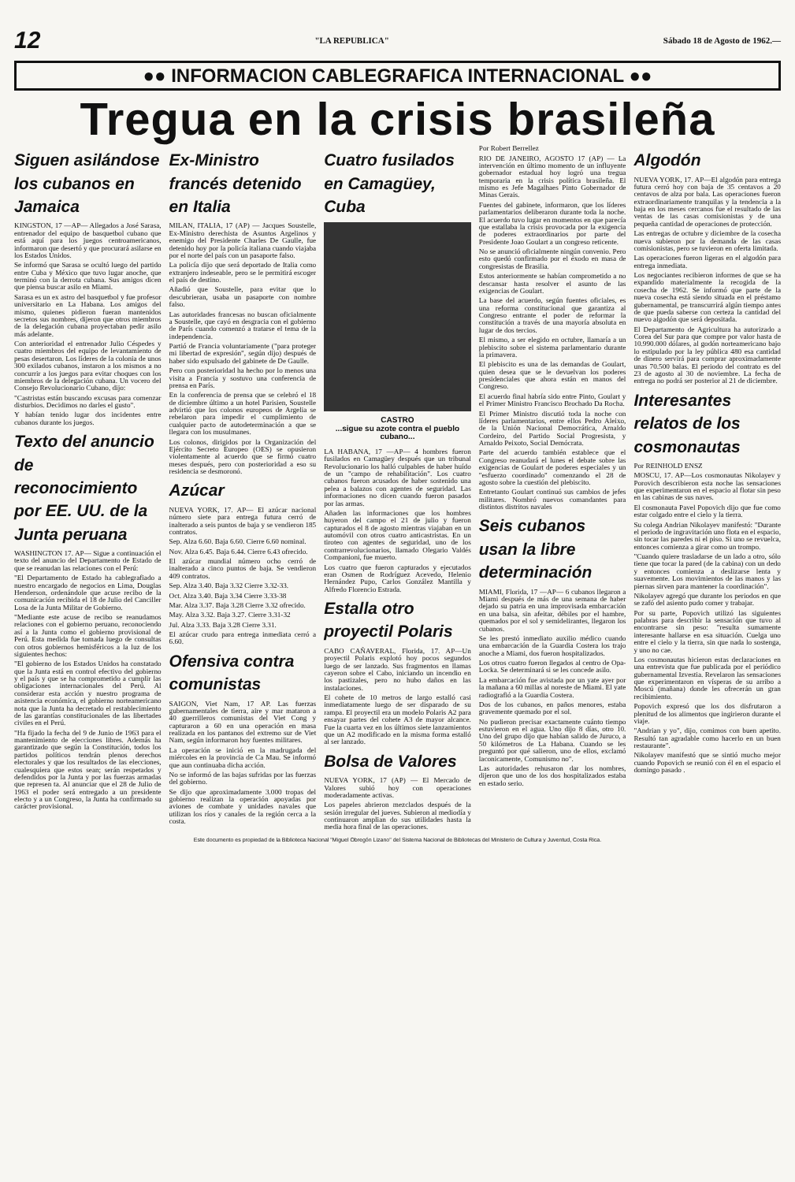12 "LA REPUBLICA" Sábado 18 de Agosto de 1962.—
●● INFORMACION CABLEGRAFICA INTERNACIONAL ●●
Tregua en la crisis brasileña
Siguen asilándose los cubanos en Jamaica
KINGSTON, 17 —AP— Allegados a José Sarasa, entrenador del equipo de basquetbol cubano que está aquí para los juegos centroamericanos, informaron que desertó y que procurará asilarse en los Estados Unidos.
Se informó que Sarasa se ocultó luego del partido entre Cuba y México que tuvo lugar anoche, que terminó con la derrota cubana. Sus amigos dicen que piensa buscar asilo en Miami.
Sarasa es un ex astro del basquetbol y fue profesor universitario en La Habana. Los amigos del mismo, quienes pidieron fueran mantenidos secretos sus nombres, dijeron que otros miembros de la delegación cubana proyectaban pedir asilo más adelante.
Con anterioridad el entrenador Julio Céspedes y cuatro miembros del equipo de levantamiento de pesas desertaron. Los líderes de la colonia de unos 300 exilados cubanos, instaron a los mismos a no concurrir a los juegos para evitar choques con los miembros de la delegación cubana. Un vocero del Consejo Revolucionario Cubano, dijo:
"Castristas están buscando excusas para comenzar disturbios. Decidimos no darles el gusto".
Y habían tenido lugar dos incidentes entre cubanos durante los juegos.
Texto del anuncio de reconocimiento por EE. UU. de la Junta peruana
WASHINGTON 17. AP— Sigue a continuación el texto del anuncio del Departamento de Estado de que se reanudan las relaciones con el Perú:
"El Departamento de Estado ha cablegrafiado a nuestro encargado de negocios en Lima, Douglas Henderson, ordenándole que acuse recibo de la comunicación recibida el 18 de Julio del Canciller Losa de la Junta Militar de Gobierno.
"Mediante este acuse de recibo se reanudamos relaciones con el gobierno peruano, reconociendo así a la Junta como el gobierno provisional de Perú. Esta medida fue tomada luego de consultas con otros gobiernos hemisféricos a la luz de los siguientes hechos:
"El gobierno de los Estados Unidos ha constatado que la Junta está en control efectivo del gobierno y el país y que se ha comprometido a cumplir las obligaciones internacionales del Perú. Al considerar esta acción y nuestro programa de asistencia económica, el gobierno norteamericano nota que la Junta ha decretado el restablecimiento de las garantías constitucionales de las libertades civiles en el Perú.
"Ha fijado la fecha del 9 de Junio de 1963 para el mantenimiento de elecciones libres. Además ha garantizado que según la Constitución, todos los partidos políticos tendrán plenos derechos electorales y que los resultados de las elecciones, cualesquiera que estos sean; serán respetados y defendidos por la Junta y por las fuerzas armadas que represen ta. Al anunciar que el 28 de Julio de 1963 el poder será entregado a un presidente electo y a un Congreso, la Junta ha confirmado su carácter provisional.
Ex-Ministro francés detenido en Italia
MILAN, ITALIA, 17 (AP) — Jacques Soustelle, Ex-Ministro derechista de Asuntos Argelinos y enemigo del Presidente Charles De Gaulle, fue detenido hoy por la policía italiana cuando viajaba por el norte del país con un pasaporte falso.
La policía dijo que será deportado de Italia como extranjero indeseable, pero se le permitirá escoger el país de destino.
Añadió que Soustelle, para evitar que lo descubrieran, usaba un pasaporte con nombre falso.
Las autoridades francesas no buscan oficialmente a Soustelle, que cayó en desgracia con el gobierno de París cuando comenzó a tratarse el tema de la independencia.
Partió de Francia voluntariamente ("para proteger mi libertad de expresión", según dijo) después de haber sido expulsado del gabinete de De Gaulle.
Pero con posterioridad ha hecho por lo menos una visita a Francia y sostuvo una conferencia de prensa en París.
En la conferencia de prensa que se celebró el 18 de diciembre último a un hotel Parisien, Soustelle advirtió que los colonos europeos de Argelia se rebelaron para impedir el cumplimiento de cualquier pacto de autodeterminación a que se llegara con los musulmanes.
Los colonos, dirigidos por la Organización del Ejército Secreto Europeo (OES) se opusieron violentamente al acuerdo que se firmó cuatro meses después, pero con posterioridad a eso su residencia se desmoronó.
Azúcar
NUEVA YORK, 17. AP— El azúcar nacional número siete para entrega futura cerró de inalterado a seis puntos de baja y se vendieron 185 contratos.
Sep. Alza 6.60. Baja 6.60. Cierre 6.60 nominal.
Nov. Alza 6.45. Baja 6.44. Cierre 6.43 ofrecido.
El azúcar mundial número ocho cerró de inalterado a cinco puntos de baja. Se vendieron 409 contratos.
Sep. Alza 3.40. Baja 3.32 Cierre 3.32-33.
Oct. Alza 3.40. Baja 3.34 Cierre 3.33-38
Mar. Alza 3.37. Baja 3.28 Cierre 3.32 ofrecido.
May. Alza 3.32. Baja 3.27. Cierre 3.31-32
Jul. Alza 3.33. Baja 3.28 Cierre 3.31.
El azúcar crudo para entrega inmediata cerró a 6.60.
Ofensiva contra comunistas
SAIGON, Viet Nam, 17 AP. Las fuerzas gubernamentales de tierra, aire y mar mataron a 40 guerrilleros comunistas del Viet Cong y capturaron a 60 en una operación en masa realizada en los pantanos del extremo sur de Viet Nam, según informaron hoy fuentes militares.
La operación se inició en la madrugada del miércoles en la provincia de Ca Mau. Se informó que aun continuaba dicha acción.
No se informó de las bajas sufridas por las fuerzas del gobierno.
Se dijo que aproximadamente 3.000 tropas del gobierno realizan la operación apoyadas por aviones de combate y unidades navales que utilizan los ríos y canales de la región cerca a la costa.
Cuatro fusilados en Camagüey, Cuba
CASTRO
...sigue su azote contra el pueblo cubano...
LA HABANA, 17 —AP— 4 hombres fueron fusilados en Camagüey después que un tribunal Revolucionario los halló culpables de haber huído de un "campo de rehabilitación". Los cuatro cubanos fueron acusados de haber sostenido una pelea a balazos con agentes de seguridad. Las informaciones no dicen cuando fueron pasados por las armas.
Añaden las informaciones que los hombres huyeron del campo el 21 de julio y fueron capturados el 8 de agosto mientras viajaban en un automóvil con otros cuatro anticastristas. En un tiroteo con agentes de seguridad, uno de los contrarrevolucionarios, llamado Olegario Valdés Companioni, fue muerto.
Los cuatro que fueron capturados y ejecutados eran Osmen de Rodríguez Acevedo, Helenio Hernández Pupo, Carlos González Mantilla y Alfredo Florencio Estrada.
Estalla otro proyectil Polaris
CABO CAÑAVERAL, Florida, 17. AP—Un proyectil Polaris explotó hoy pocos segundos luego de ser lanzado. Sus fragmentos en llamas cayeron sobre el Cabo, iniciando un incendio en los pastizales, pero no hubo daños en las instalaciones.
El cohete de 10 metros de largo estalló casi inmediatamente luego de ser disparado de su rampa. El proyectil era un modelo Polaris A2 para ensayar partes del cohete A3 de mayor alcance. Fue la cuarta vez en los últimos siete lanzamientos que un A2 modificado en la misma forma estalló al ser lanzado.
Bolsa de Valores
NUEVA YORK, 17 (AP) — El Mercado de Valores subió hoy con operaciones moderadamente activas.
Los papeles abrieron mezclados después de la sesión irregular del jueves. Subieron al mediodía y continuaron amplian do sus utilidades hasta la media hora final de las operaciones.
Por Robert Berrellez
RIO DE JANEIRO, AGOSTO 17 (AP) — La intervención en último momento de un influyente gobernador estadual hoy logró una tregua temporaria en la crisis política brasileña. El mismo es Jefe Magalhaes Pinto Gobernador de Minas Gerais.
Fuentes del gabinete, informaron, que los líderes parlamentarios deliberaron durante toda la noche. El acuerdo tuvo lugar en momentos en que parecía que estallaba la crisis provocada por la exigencia de poderes extraordinarios por parte del Presidente Joao Goulart a un congreso reticente.
No se anunció oficialmente ningún convenio. Pero esto quedó confirmado por el éxodo en masa de congresistas de Brasilia.
Estos anteriormente se habían comprometido a no descansar hasta resolver el asunto de las exigencias de Goulart.
La base del acuerdo, según fuentes oficiales, es una reforma constitucional que garantiza al Congreso entrante el poder de reformar la constitución a través de una mayoría absoluta en lugar de dos tercios.
El mismo, a ser elegido en octubre, llamaría a un plebiscito sobre el sistema parlamentario durante la primavera.
El plebiscito es una de las demandas de Goulart, quien desea que se le devuelvan los poderes presidenciales que ahora están en manos del Congreso.
El acuerdo final habría sido entre Pinto, Goulart y el Primer Ministro Francisco Brochado Da Rocha.
El Primer Ministro discutió toda la noche con líderes parlamentarios, entre ellos Pedro Aleixo, de la Unión Nacional Democrática, Arnaldo Cordeiro, del Partido Social Progresista, y Arnaldo Peixoto, Social Demócrata.
Parte del acuerdo también establece que el Congreso reanudará el lunes el debate sobre las exigencias de Goulart de poderes especiales y un "esfuerzo coordinado" comenzando el 28 de agosto sobre la cuestión del plebiscito.
Entretanto Goulart continuó sus cambios de jefes militares. Nombró nuevos comandantes para distintos distritos navales
Seis cubanos usan la libre determinación
MIAMI, Florida, 17 —AP— 6 cubanos llegaron a Miami después de más de una semana de haber dejado su patria en una improvisada embarcación en una balsa, sin afeitar, débiles por el hambre, quemados por el sol y semidelirantes, llegaron los cubanos.
Se les prestó inmediato auxilio médico cuando una embarcación de la Guardia Costera los trajo anoche a Miami, dos fueron hospitalizados.
Los otros cuatro fueron llegados al centro de Opa-Locka. Se determinará si se les concede asilo.
La embarcación fue avistada por un yate ayer por la mañana a 60 millas al noreste de Miami. El yate radiografió a la Guardia Costera.
Dos de los cubanos, en paños menores, estaba gravemente quemado por el sol.
No pudieron precisar exactamente cuánto tiempo estuvieron en el agua. Uno dijo 8 días, otro 10. Uno del grupo dijo que habían salido de Juruco, a 50 kilómetros de La Habana. Cuando se les preguntó por qué salieron, uno de ellos, exclamó laconicamente, Comunismo no".
Las autoridades rehusaron dar los nombres, dijeron que uno de los dos hospitalizados estaba en estado serio.
Algodón
NUEVA YORK, 17. AP—El algodón para entrega futura cerró hoy con baja de 35 centavos a 20 centavos de alza por bala. Las operaciones fueron extraordinariamente tranquilas y la tendencia a la baja en los meses cercanos fue el resultado de las ventas de las casas comisionistas y de una pequeña cantidad de operaciones de protección.
Las entregas de octubre y diciembre de la cosecha nueva subieron por la demanda de las casas comisionistas, pero se tuvieron en oferta limitada.
Las operaciones fueron ligeras en el algodón para entrega inmediata.
Los negociantes recibieron informes de que se ha expandido materialmente la recogida de la cosecha de 1962. Se informó que parte de la nueva cosecha está siendo situada en el préstamo gubernamental, pe transcurrirá algún tiempo antes de que pueda saberse con certeza la cantidad del nuevo algodón que será depositada.
El Departamento de Agricultura ha autorizado a Corea del Sur para que compre por valor hasta de 10.990.000 dólares, al godón norteamericano bajo lo estipulado por la ley pública 480 esa cantidad de dinero servirá para comprar aproximadamente unas 70.500 balas. El periodo del contrato es del 23 de agosto al 30 de noviembre. La fecha de entrega no podrá ser posterior al 21 de diciembre.
Interesantes relatos de los cosmonautas
Por REINHOLD ENSZ
MOSCU, 17. AP—Los cosmonautas Nikolayev y Porovich describieron esta noche las sensaciones que experimentaron en el espacio al flotar sin peso en las cabinas de sus naves.
El cosmonauta Pavel Popovich dijo que fue como estar colgado entre el cielo y la tierra.
Su colega Andrian Nikolayev manifestó: "Durante el periodo de ingravitación uno flota en el espacio, sin tocar las paredes ni el piso. Si uno se revuelca, entonces comienza a girar como un trompo.
"Cuando quiere trasladarse de un lado a otro, sólo tiene que tocar la pared (de la cabina) con un dedo y entonces comienza a deslizarse lenta y suavemente. Los movimientos de las manos y las piernas sirven para mantener la coordinación".
Nikolayev agregó que durante los periodos en que se zafó del asiento pudo comer y trabajar.
Por su parte, Popovich utilizó las siguientes palabras para describir la sensación que tuvo al encontrarse sin peso: "resulta sumamente interesante hallarse en esa situación. Cuelga uno entre el cielo y la tierra, sin que nada lo sostenga, y uno no cae.
Los cosmonautas hicieron estas declaraciones en una entrevista que fue publicada por el periódico gubernamental Izvestia. Revelaron las sensaciones que experimentaron en vísperas de su arribo a Moscú (mañana) donde les ofrecerán un gran recibimiento.
Popovich expresó que los dos disfrutaron a plenitud de los alimentos que ingirieron durante el viaje.
"Andrian y yo", dijo, comimos con buen apetito. Resultó tan agradable como hacerlo en un buen restaurante".
Nikolayev manifestó que se sintió mucho mejor cuando Popovich se reunió con él en el espacio el domingo pasado .
Este documento es propiedad de la Biblioteca Nacional "Miguel Obregón Lizano" del Sistema Nacional de Bibliotecas del Ministerio de Cultura y Juventud, Costa Rica.